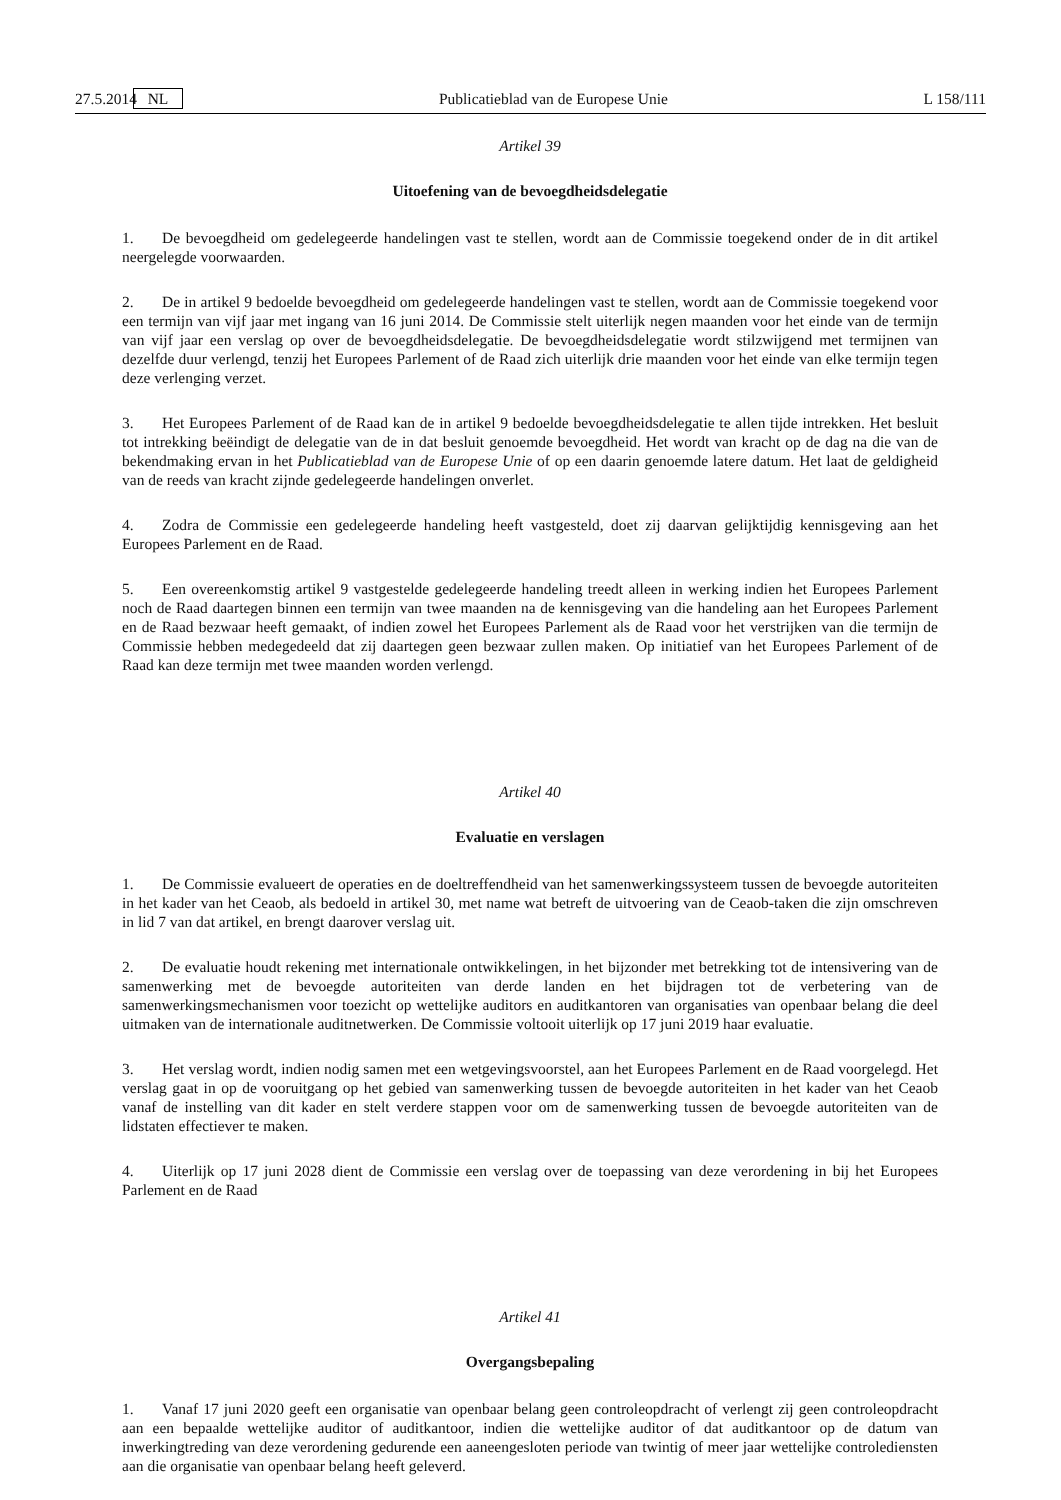27.5.2014 NL Publicatieblad van de Europese Unie L 158/111
Artikel 39
Uitoefening van de bevoegdheidsdelegatie
1. De bevoegdheid om gedelegeerde handelingen vast te stellen, wordt aan de Commissie toegekend onder de in dit artikel neergelegde voorwaarden.
2. De in artikel 9 bedoelde bevoegdheid om gedelegeerde handelingen vast te stellen, wordt aan de Commissie toegekend voor een termijn van vijf jaar met ingang van 16 juni 2014. De Commissie stelt uiterlijk negen maanden voor het einde van de termijn van vijf jaar een verslag op over de bevoegdheidsdelegatie. De bevoegdheidsdelegatie wordt stilzwijgend met termijnen van dezelfde duur verlengd, tenzij het Europees Parlement of de Raad zich uiterlijk drie maanden voor het einde van elke termijn tegen deze verlenging verzet.
3. Het Europees Parlement of de Raad kan de in artikel 9 bedoelde bevoegdheidsdelegatie te allen tijde intrekken. Het besluit tot intrekking beëindigt de delegatie van de in dat besluit genoemde bevoegdheid. Het wordt van kracht op de dag na die van de bekendmaking ervan in het Publicatieblad van de Europese Unie of op een daarin genoemde latere datum. Het laat de geldigheid van de reeds van kracht zijnde gedelegeerde handelingen onverlet.
4. Zodra de Commissie een gedelegeerde handeling heeft vastgesteld, doet zij daarvan gelijktijdig kennisgeving aan het Europees Parlement en de Raad.
5. Een overeenkomstig artikel 9 vastgestelde gedelegeerde handeling treedt alleen in werking indien het Europees Parlement noch de Raad daartegen binnen een termijn van twee maanden na de kennisgeving van die handeling aan het Europees Parlement en de Raad bezwaar heeft gemaakt, of indien zowel het Europees Parlement als de Raad voor het verstrijken van die termijn de Commissie hebben medegedeeld dat zij daartegen geen bezwaar zullen maken. Op initiatief van het Europees Parlement of de Raad kan deze termijn met twee maanden worden verlengd.
Artikel 40
Evaluatie en verslagen
1. De Commissie evalueert de operaties en de doeltreffendheid van het samenwerkingssysteem tussen de bevoegde autoriteiten in het kader van het Ceaob, als bedoeld in artikel 30, met name wat betreft de uitvoering van de Ceaob-taken die zijn omschreven in lid 7 van dat artikel, en brengt daarover verslag uit.
2. De evaluatie houdt rekening met internationale ontwikkelingen, in het bijzonder met betrekking tot de intensivering van de samenwerking met de bevoegde autoriteiten van derde landen en het bijdragen tot de verbetering van de samenwerkingsmechanismen voor toezicht op wettelijke auditors en auditkantoren van organisaties van openbaar belang die deel uitmaken van de internationale auditnetwerken. De Commissie voltooit uiterlijk op 17 juni 2019 haar evaluatie.
3. Het verslag wordt, indien nodig samen met een wetgevingsvoorstel, aan het Europees Parlement en de Raad voorgelegd. Het verslag gaat in op de vooruitgang op het gebied van samenwerking tussen de bevoegde autoriteiten in het kader van het Ceaob vanaf de instelling van dit kader en stelt verdere stappen voor om de samenwerking tussen de bevoegde autoriteiten van de lidstaten effectiever te maken.
4. Uiterlijk op 17 juni 2028 dient de Commissie een verslag over de toepassing van deze verordening in bij het Europees Parlement en de Raad
Artikel 41
Overgangsbepaling
1. Vanaf 17 juni 2020 geeft een organisatie van openbaar belang geen controleopdracht of verlengt zij geen controleopdracht aan een bepaalde wettelijke auditor of auditkantoor, indien die wettelijke auditor of dat auditkantoor op de datum van inwerkingtreding van deze verordening gedurende een aaneengesloten periode van twintig of meer jaar wettelijke controlediensten aan die organisatie van openbaar belang heeft geleverd.